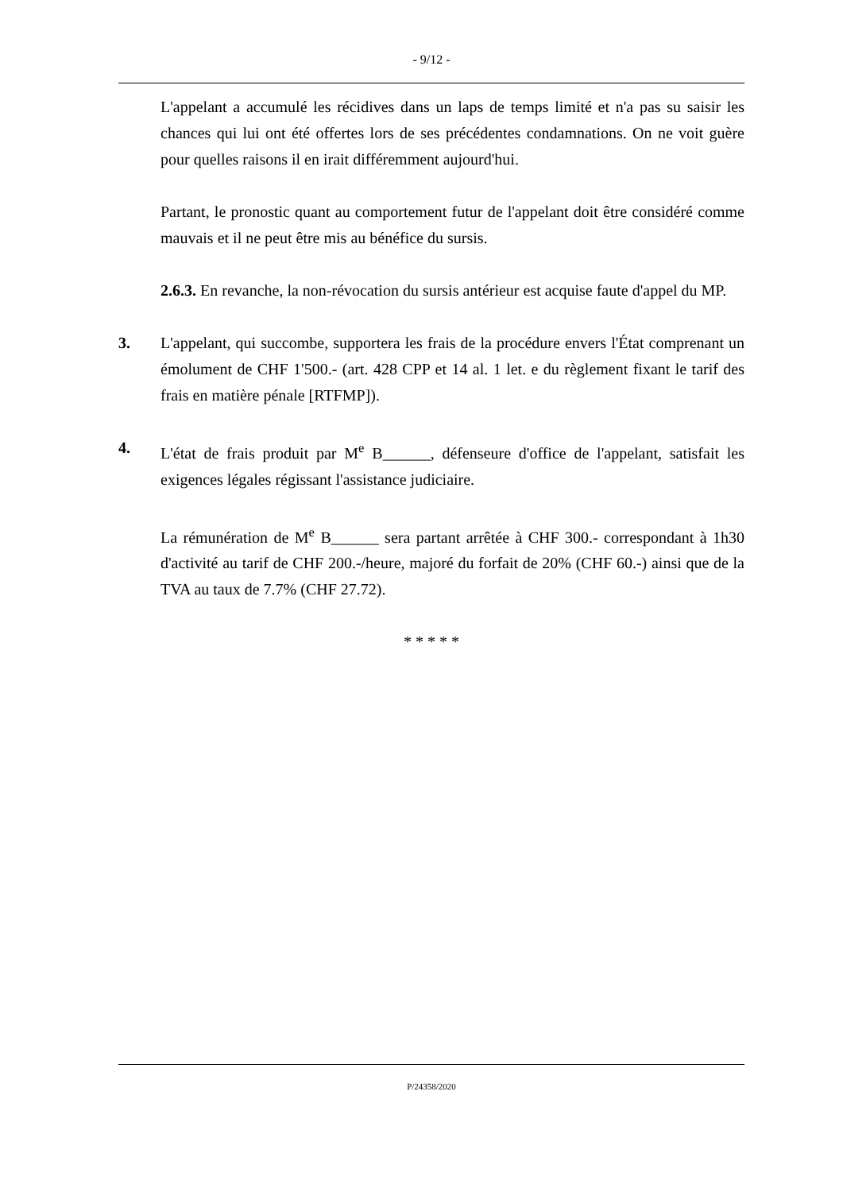- 9/12 -
L'appelant a accumulé les récidives dans un laps de temps limité et n'a pas su saisir les chances qui lui ont été offertes lors de ses précédentes condamnations. On ne voit guère pour quelles raisons il en irait différemment aujourd'hui.
Partant, le pronostic quant au comportement futur de l'appelant doit être considéré comme mauvais et il ne peut être mis au bénéfice du sursis.
2.6.3. En revanche, la non-révocation du sursis antérieur est acquise faute d'appel du MP.
3. L'appelant, qui succombe, supportera les frais de la procédure envers l'État comprenant un émolument de CHF 1'500.- (art. 428 CPP et 14 al. 1 let. e du règlement fixant le tarif des frais en matière pénale [RTFMP]).
4. L'état de frais produit par M<sup>e</sup> B______, défenseure d'office de l'appelant, satisfait les exigences légales régissant l'assistance judiciaire.
La rémunération de M<sup>e</sup> B______ sera partant arrêtée à CHF 300.- correspondant à 1h30 d'activité au tarif de CHF 200.-/heure, majoré du forfait de 20% (CHF 60.-) ainsi que de la TVA au taux de 7.7% (CHF 27.72).
* * * * *
P/24358/2020